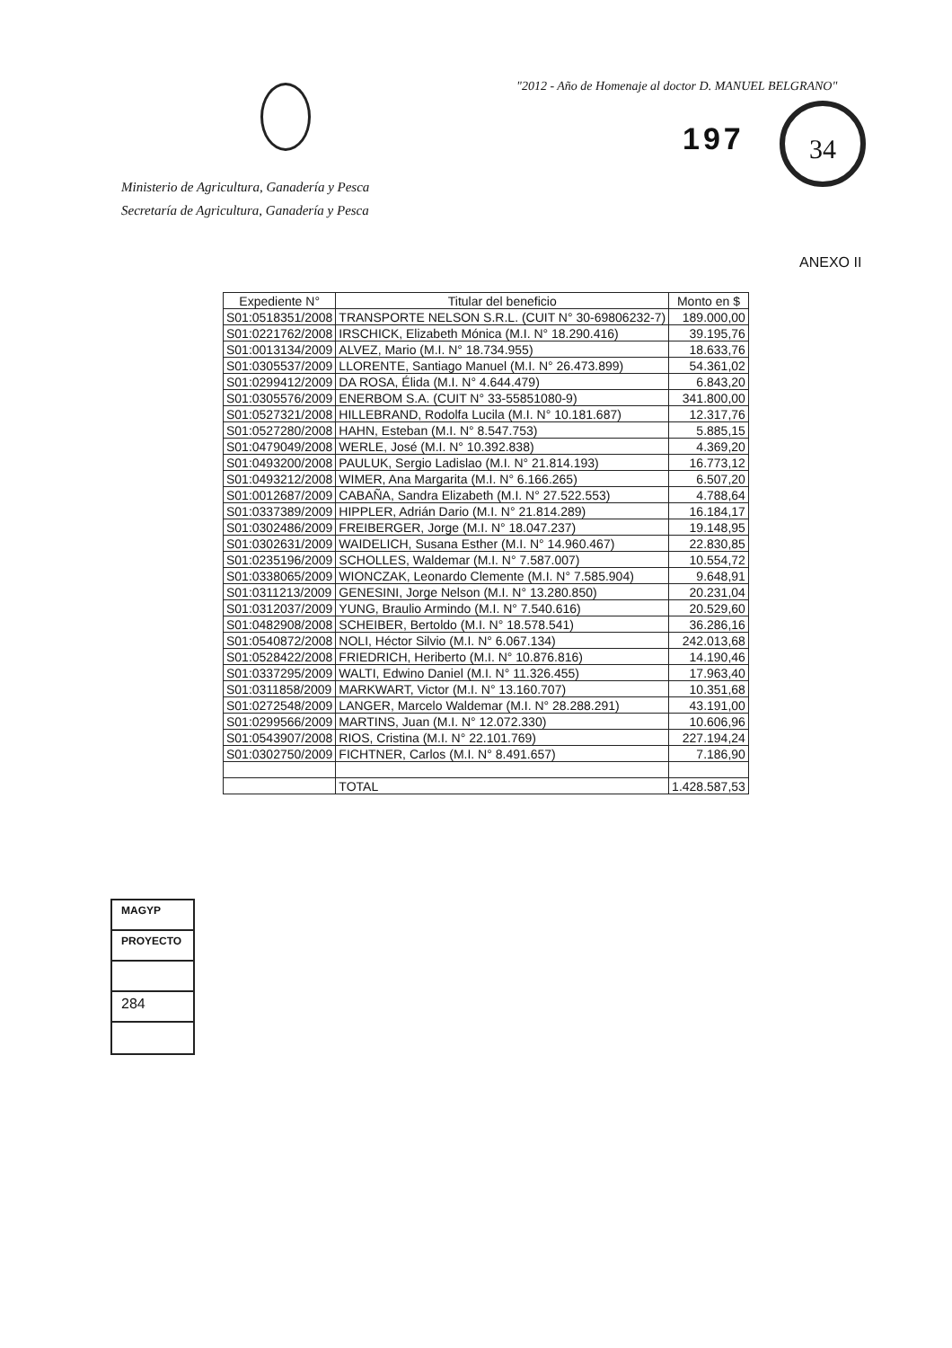"2012 - Año de Homenaje al doctor D. MANUEL BELGRANO"
197
34
Ministerio de Agricultura, Ganadería y Pesca
Secretaría de Agricultura, Ganadería y Pesca
ANEXO II
| Expediente N° | Titular del beneficio | Monto en $ |
| --- | --- | --- |
| S01:0518351/2008 | TRANSPORTE NELSON S.R.L. (CUIT N° 30-69806232-7) | 189.000,00 |
| S01:0221762/2008 | IRSCHICK, Elizabeth Mónica (M.I. N° 18.290.416) | 39.195,76 |
| S01:0013134/2009 | ALVEZ, Mario (M.I. N° 18.734.955) | 18.633,76 |
| S01:0305537/2009 | LLORENTE, Santiago Manuel (M.I. N° 26.473.899) | 54.361,02 |
| S01:0299412/2009 | DA ROSA, Élida (M.I. N° 4.644.479) | 6.843,20 |
| S01:0305576/2009 | ENERBOM S.A. (CUIT N° 33-55851080-9) | 341.800,00 |
| S01:0527321/2008 | HILLEBRAND, Rodolfa Lucila (M.I. N° 10.181.687) | 12.317,76 |
| S01:0527280/2008 | HAHN, Esteban (M.I. N° 8.547.753) | 5.885,15 |
| S01:0479049/2008 | WERLE, José (M.I. N° 10.392.838) | 4.369,20 |
| S01:0493200/2008 | PAULUK, Sergio Ladislao (M.I. N° 21.814.193) | 16.773,12 |
| S01:0493212/2008 | WIMER, Ana Margarita (M.I. N° 6.166.265) | 6.507,20 |
| S01:0012687/2009 | CABAÑA, Sandra Elizabeth (M.I. N° 27.522.553) | 4.788,64 |
| S01:0337389/2009 | HIPPLER, Adrián Dario (M.I. N° 21.814.289) | 16.184,17 |
| S01:0302486/2009 | FREIBERGER, Jorge (M.I. N° 18.047.237) | 19.148,95 |
| S01:0302631/2009 | WAIDELICH, Susana Esther (M.I. N° 14.960.467) | 22.830,85 |
| S01:0235196/2009 | SCHOLLES, Waldemar (M.I. N° 7.587.007) | 10.554,72 |
| S01:0338065/2009 | WIONCZAK, Leonardo Clemente (M.I. N° 7.585.904) | 9.648,91 |
| S01:0311213/2009 | GENESINI, Jorge Nelson (M.I. N° 13.280.850) | 20.231,04 |
| S01:0312037/2009 | YUNG, Braulio Armindo (M.I. N° 7.540.616) | 20.529,60 |
| S01:0482908/2008 | SCHEIBER, Bertoldo (M.I. N° 18.578.541) | 36.286,16 |
| S01:0540872/2008 | NOLI, Héctor Silvio (M.I. N° 6.067.134) | 242.013,68 |
| S01:0528422/2008 | FRIEDRICH, Heriberto (M.I. N° 10.876.816) | 14.190,46 |
| S01:0337295/2009 | WALTI, Edwino Daniel (M.I. N° 11.326.455) | 17.963,40 |
| S01:0311858/2009 | MARKWART, Victor (M.I. N° 13.160.707) | 10.351,68 |
| S01:0272548/2009 | LANGER, Marcelo Waldemar (M.I. N° 28.288.291) | 43.191,00 |
| S01:0299566/2009 | MARTINS, Juan (M.I. N° 12.072.330) | 10.606,96 |
| S01:0543907/2008 | RIOS, Cristina (M.I. N° 22.101.769) | 227.194,24 |
| S01:0302750/2009 | FICHTNER, Carlos (M.I. N° 8.491.657) | 7.186,90 |
| | TOTAL | 1.428.587,53 |
MAGYP
PROYECTO
284